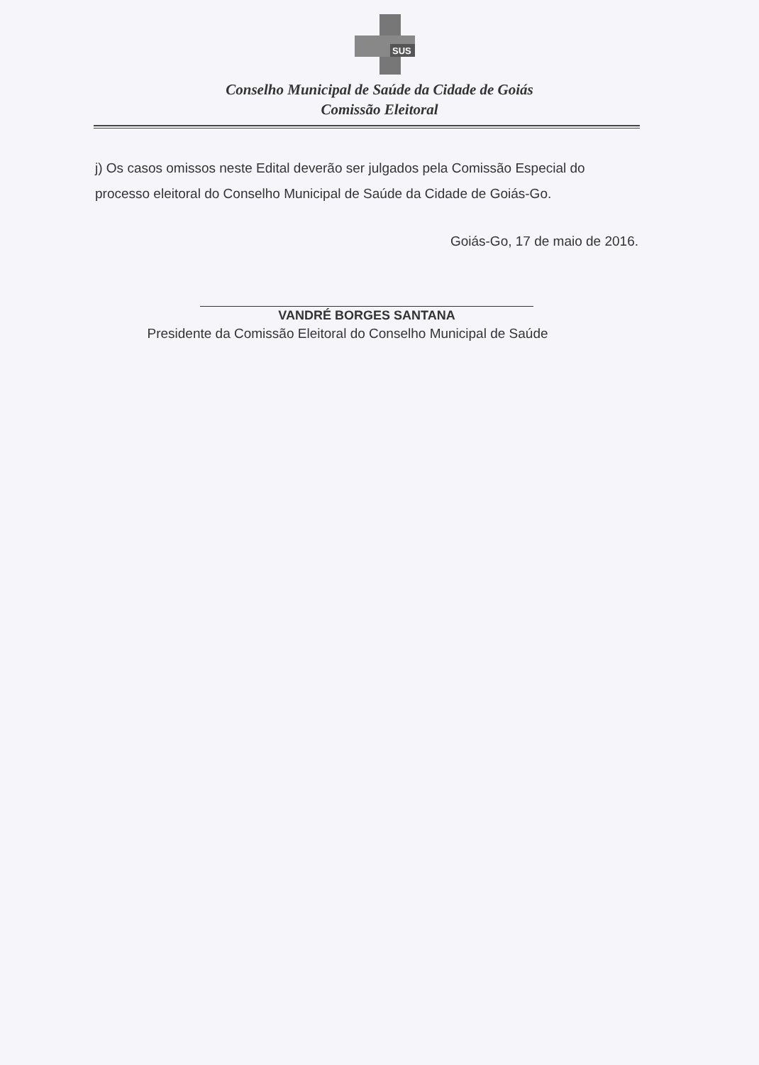SUS
Conselho Municipal de Saúde da Cidade de Goiás
Comissão Eleitoral
j) Os casos omissos neste Edital deverão ser julgados pela Comissão Especial do processo eleitoral do Conselho Municipal de Saúde da Cidade de Goiás-Go.
Goiás-Go, 17 de maio de 2016.
VANDRÉ BORGES SANTANA
Presidente da Comissão Eleitoral do Conselho Municipal de Saúde